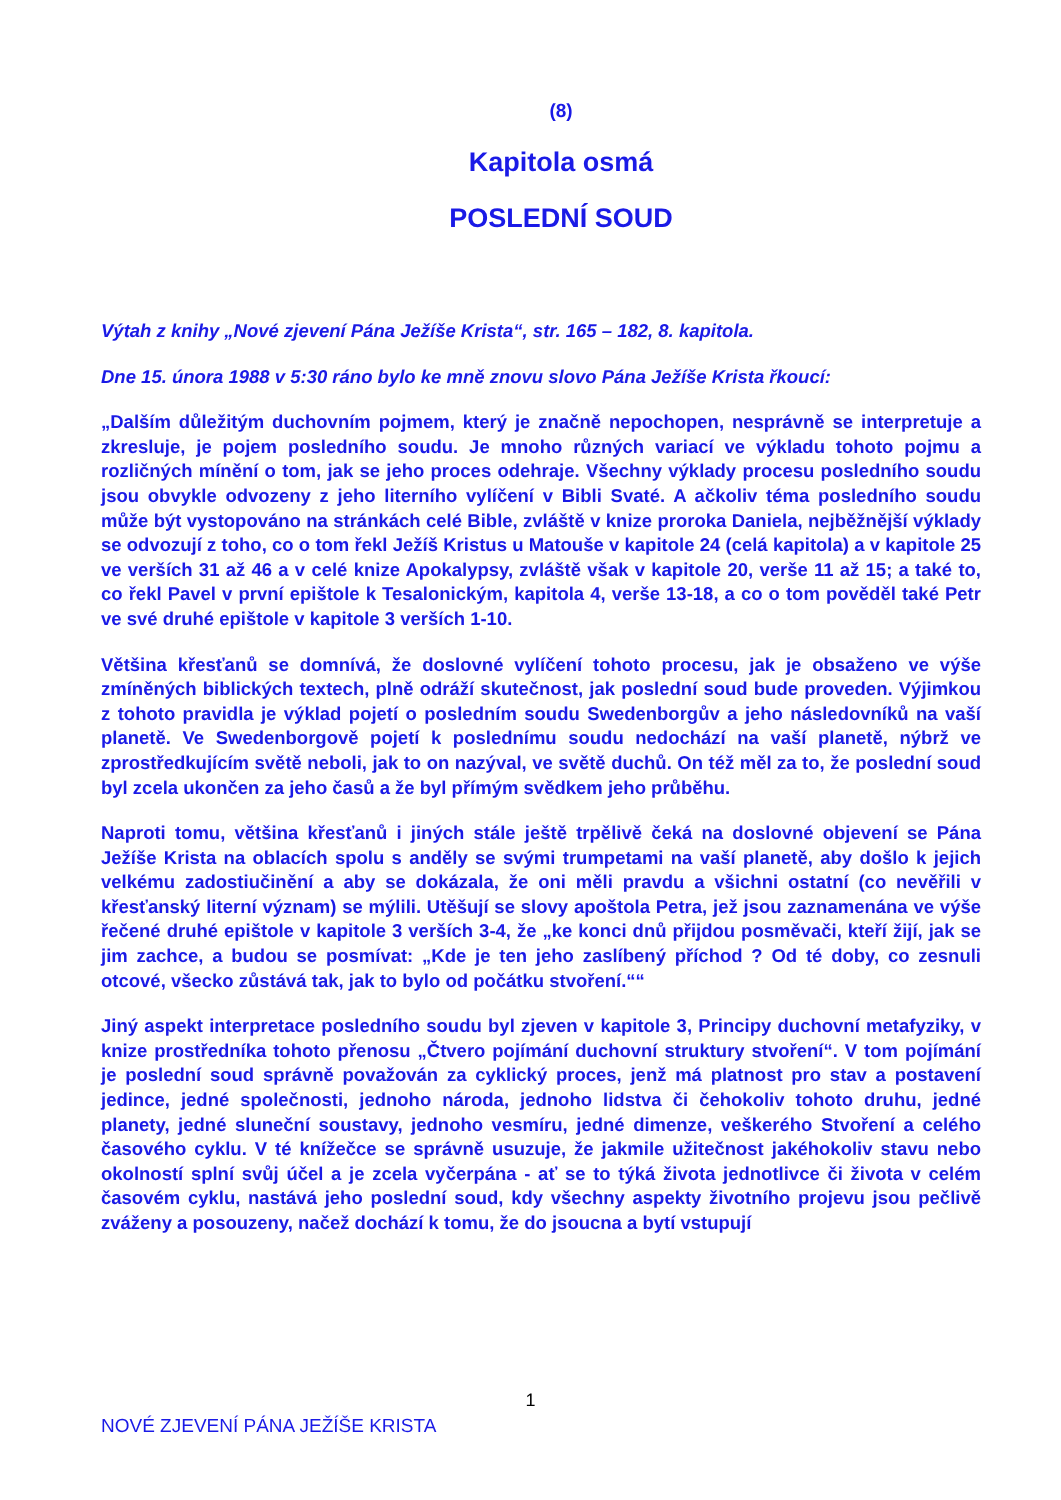(8)
Kapitola osmá
POSLEDNÍ SOUD
Výtah z knihy „Nové zjevení Pána Ježíše Krista“, str. 165 – 182, 8. kapitola.
Dne 15. února 1988 v 5:30 ráno bylo ke mně znovu slovo Pána Ježíše Krista řkoucí:
„Dalším důležitým duchovním pojmem, který je značně nepochopen, nesprávně se interpretuje a zkresluje, je pojem posledního soudu. Je mnoho různých variací ve výkladu tohoto pojmu a rozličných mínění o tom, jak se jeho proces odehraje. Všechny výklady procesu posledního soudu jsou obvykle odvozeny z jeho literního vylíčení v Bibli Svaté. A ačkoliv téma posledního soudu může být vystopováno na stránkách celé Bible, zvláště v knize proroka Daniela, nejběžnější výklady se odvozují z toho, co o tom řekl Ježíš Kristus u Matouše v kapitole 24 (celá kapitola) a v kapitole 25 ve verších 31 až 46 a v celé knize Apokalypsy, zvláště však v kapitole 20, verše 11 až 15; a také to, co řekl Pavel v první epištole k Tesalonickým, kapitola 4, verše 13-18, a co o tom pověděl také Petr ve své druhé epištole v kapitole 3 verších 1-10.
Většina křesťanů se domnívá, že doslovné vylíčení tohoto procesu, jak je obsaženo ve výše zmíněných biblických textech, plně odráží skutečnost, jak poslední soud bude proveden. Výjimkou z tohoto pravidla je výklad pojetí o posledním soudu Swedenborgův a jeho následovníků na vaší planetě. Ve Swedenborgově pojetí k poslednímu soudu nedochází na vaší planetě, nýbrž ve zprostředkujícím světě neboli, jak to on nazýval, ve světě duchů. On též měl za to, že poslední soud byl zcela ukončen za jeho časů a že byl přímým svědkem jeho průběhu.
Naproti tomu, většina křesťanů i jiných stále ještě trpělivě čeká na doslovné objevení se Pána Ježíše Krista na oblacích spolu s anděly se svými trumpetami na vaší planetě, aby došlo k jejich velkému zadostiučinění a aby se dokázala, že oni měli pravdu a všichni ostatní (co nevěřili v křesťanský literní význam) se mýlili. Utěšují se slovy apoštola Petra, jež jsou zaznamenána ve výše řečené druhé epištole v kapitole 3 verších 3-4, že „ke konci dnů přijdou posměvači, kteří žijí, jak se jim zachce, a budou se posmívat: „Kde je ten jeho zaslíbený příchod ? Od té doby, co zesnuli otcové, všecko zůstává tak, jak to bylo od počátku stvoření.““
Jiný aspekt interpretace posledního soudu byl zjeven v kapitole 3, Principy duchovní metafyziky, v knize prostředníka tohoto přenosu „Čtvero pojímání duchovní struktury stvoření“. V tom pojímání je poslední soud správně považován za cyklický proces, jenž má platnost pro stav a postavení jedince, jedné společnosti, jednoho národa, jednoho lidstva či čehokoliv tohoto druhu, jedné planety, jedné sluneční soustavy, jednoho vesmíru, jedné dimenze, veškerého Stvoření a celého časového cyklu. V té knížečce se správně usuzuje, že jakmile užitečnost jakéhokoliv stavu nebo okolností splní svůj účel a je zcela vyčerpána - ať se to týká života jednotlivce či života v celém časovém cyklu, nastává jeho poslední soud, kdy všechny aspekty životního projevu jsou pečlivě zváženy a posouzeny, načež dochází k tomu, že do jsoucna a bytí vstupují
1
NOVÉ ZJEVENÍ PÁNA JEŽÍŠE KRISTA